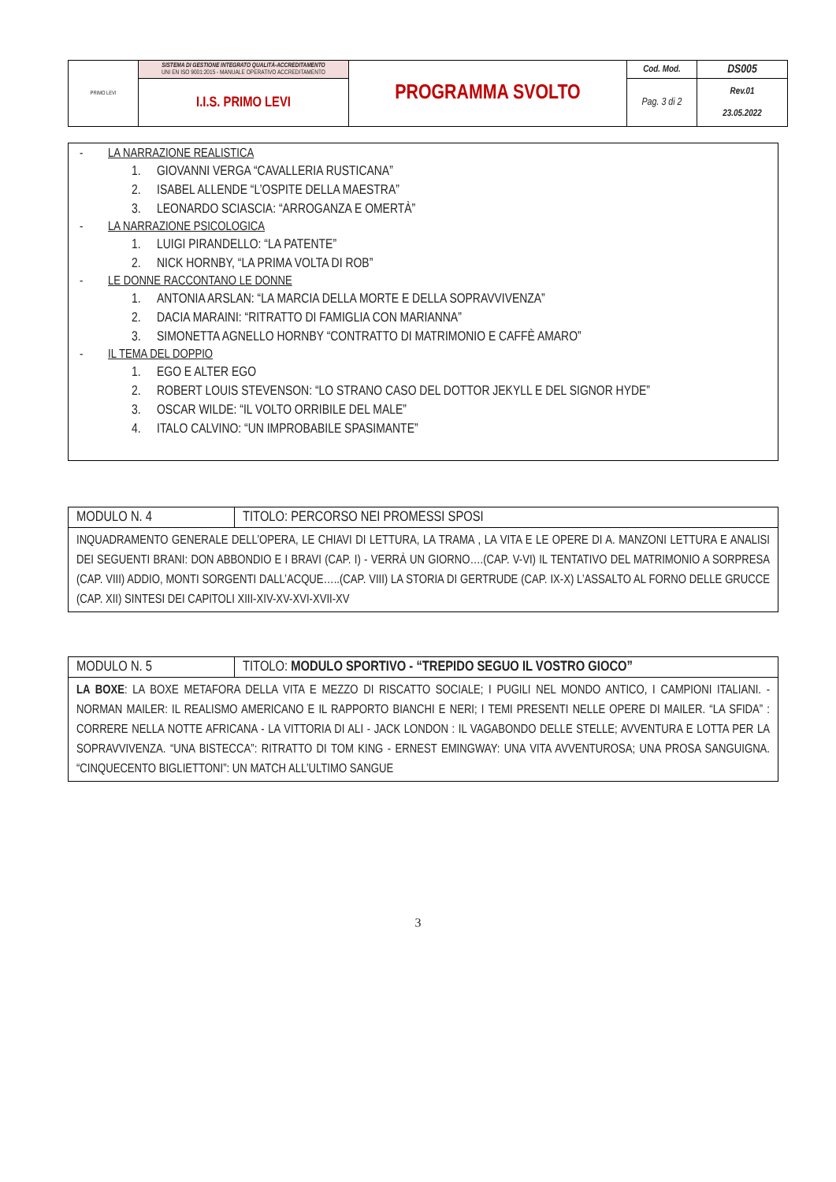| PRIMO LEVI | SISTEMA DI GESTIONE INTEGRATO QUALITÀ-ACCREDITAMENTO UNI EN ISO 9001:2015 - MANUALE OPERATIVO ACCREDITAMENTO | PROGRAMMA SVOLTO | Cod. Mod. | DS005 |
| | I.I.S. PRIMO LEVI | | Pag. 3 di 2 | Rev.01 23.05.2022 |
- LA NARRAZIONE REALISTICA
1. GIOVANNI VERGA “CAVALLERIA RUSTICANA”
2. ISABEL ALLENDE “L’OSPITE DELLA MAESTRA”
3. LEONARDO SCIASCIA: “ARROGANZA E OMERTÀ”
- LA NARRAZIONE PSICOLOGICA
1. LUIGI PIRANDELLO: “LA PATENTE”
2. NICK HORNBY, “LA PRIMA VOLTA DI ROB”
- LE DONNE RACCONTANO LE DONNE
1. ANTONIA ARSLAN: “LA MARCIA DELLA MORTE E DELLA SOPRAVVIVENZA”
2. DACIA MARAINI: “RITRATTO DI FAMIGLIA CON MARIANNA”
3. SIMONETTA AGNELLO HORNBY “CONTRATTO DI MATRIMONIO E CAFFÈ AMARO”
- IL TEMA DEL DOPPIO
1. EGO E ALTER EGO
2. ROBERT LOUIS STEVENSON: “LO STRANO CASO DEL DOTTOR JEKYLL E DEL SIGNOR HYDE”
3. OSCAR WILDE: “IL VOLTO ORRIBILE DEL MALE”
4. ITALO CALVINO: “UN IMPROBABILE SPASIMANTE”
| MODULO N. 4 | TITOLO: PERCORSO NEI PROMESSI SPOSI |
| INQUADRAMENTO GENERALE DELL’OPERA, LE CHIAVI DI LETTURA, LA TRAMA , LA VITA E LE OPERE DI A. MANZONI LETTURA E ANALISI DEI SEGUENTI BRANI: DON ABBONDIO E I BRAVI (CAP. I) - VERRÀ UN GIORNO….(CAP. V-VI) IL TENTATIVO DEL MATRIMONIO A SORPRESA (CAP. VIII) ADDIO, MONTI SORGENTI DALL’ACQUE…..(CAP. VIII) LA STORIA DI GERTRUDE (CAP. IX-X) L’ASSALTO AL FORNO DELLE GRUCCE (CAP. XII) SINTESI DEI CAPITOLI XIII-XIV-XV-XVI-XVII-XV | |
| MODULO N. 5 | TITOLO: MODULO SPORTIVO - “TREPIDO SEGUO IL VOSTRO GIOCO” |
| LA BOXE : LA BOXE METAFORA DELLA VITA E MEZZO DI RISCATTO SOCIALE; I PUGILI NEL MONDO ANTICO, I CAMPIONI ITALIANI. - NORMAN MAILER: IL REALISMO AMERICANO E IL RAPPORTO BIANCHI E NERI; I TEMI PRESENTI NELLE OPERE DI MAILER. “LA SFIDA” : CORRERE NELLA NOTTE AFRICANA - LA VITTORIA DI ALI - JACK LONDON : IL VAGABONDO DELLE STELLE; AVVENTURA E LOTTA PER LA SOPRAVVIVENZA. “UNA BISTECCA”: RITRATTO DI TOM KING - ERNEST EMINGWAY: UNA VITA AVVENTUROSA; UNA PROSA SANGUIGNA. “CINQUECENTO BIGLIETTONI”: UN MATCH ALL’ULTIMO SANGUE | |
3